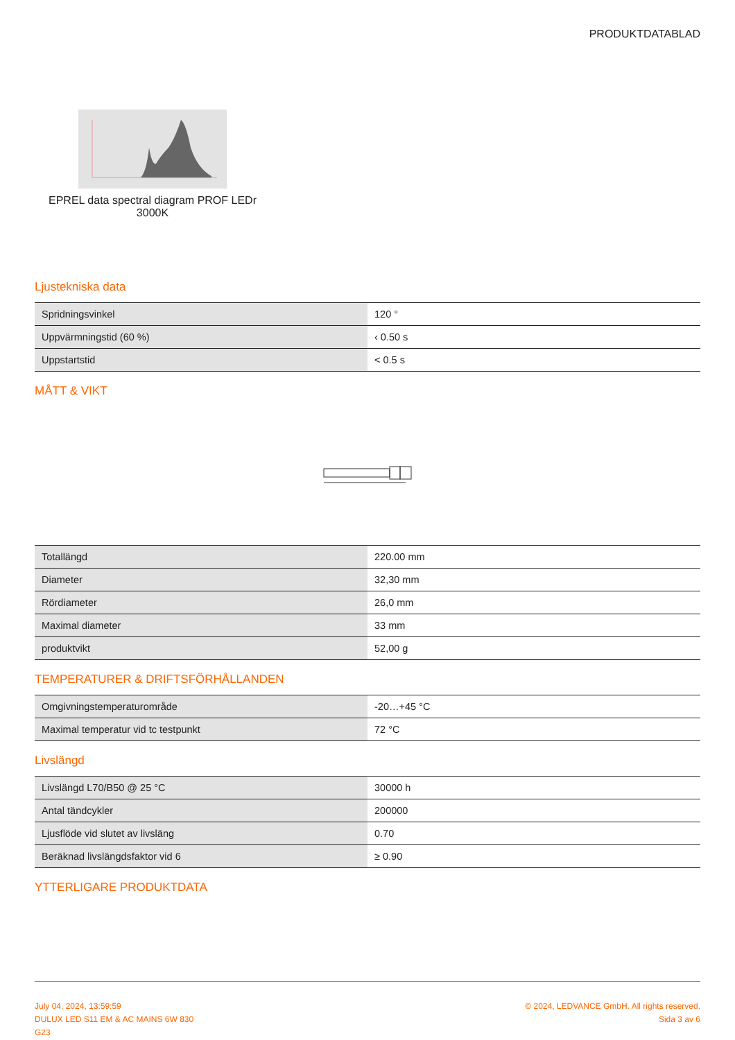PRODUKTDATABLAD
EPREL data spectral diagram PROF LEDr 3000K
Ljustekniska data
| Spridningsvinkel | 120 ° |
| Uppvärmningstid (60 %) | ‹ 0.50 s |
| Uppstartstid | < 0.5 s |
MÅTT & VIKT
| Totallängd | 220.00 mm |
| Diameter | 32,30 mm |
| Rördiameter | 26,0 mm |
| Maximal diameter | 33 mm |
| produktvikt | 52,00 g |
TEMPERATURER & DRIFTSFÖRHÅLLANDEN
| Omgivningstemperaturområde | -20…+45 °C |
| Maximal temperatur vid tc testpunkt | 72 °C |
Livslängd
| Livslängd L70/B50 @ 25 °C | 30000 h |
| Antal tändcykler | 200000 |
| Ljusflöde vid slutet av livsläng | 0.70 |
| Beräknad livslängdsfaktor vid 6 | ≥ 0.90 |
YTTERLIGARE PRODUKTDATA
July 04, 2024, 13:59:59
DULUX LED S11 EM & AC MAINS 6W 830
G23
© 2024, LEDVANCE GmbH. All rights reserved.
Sida 3 av 6